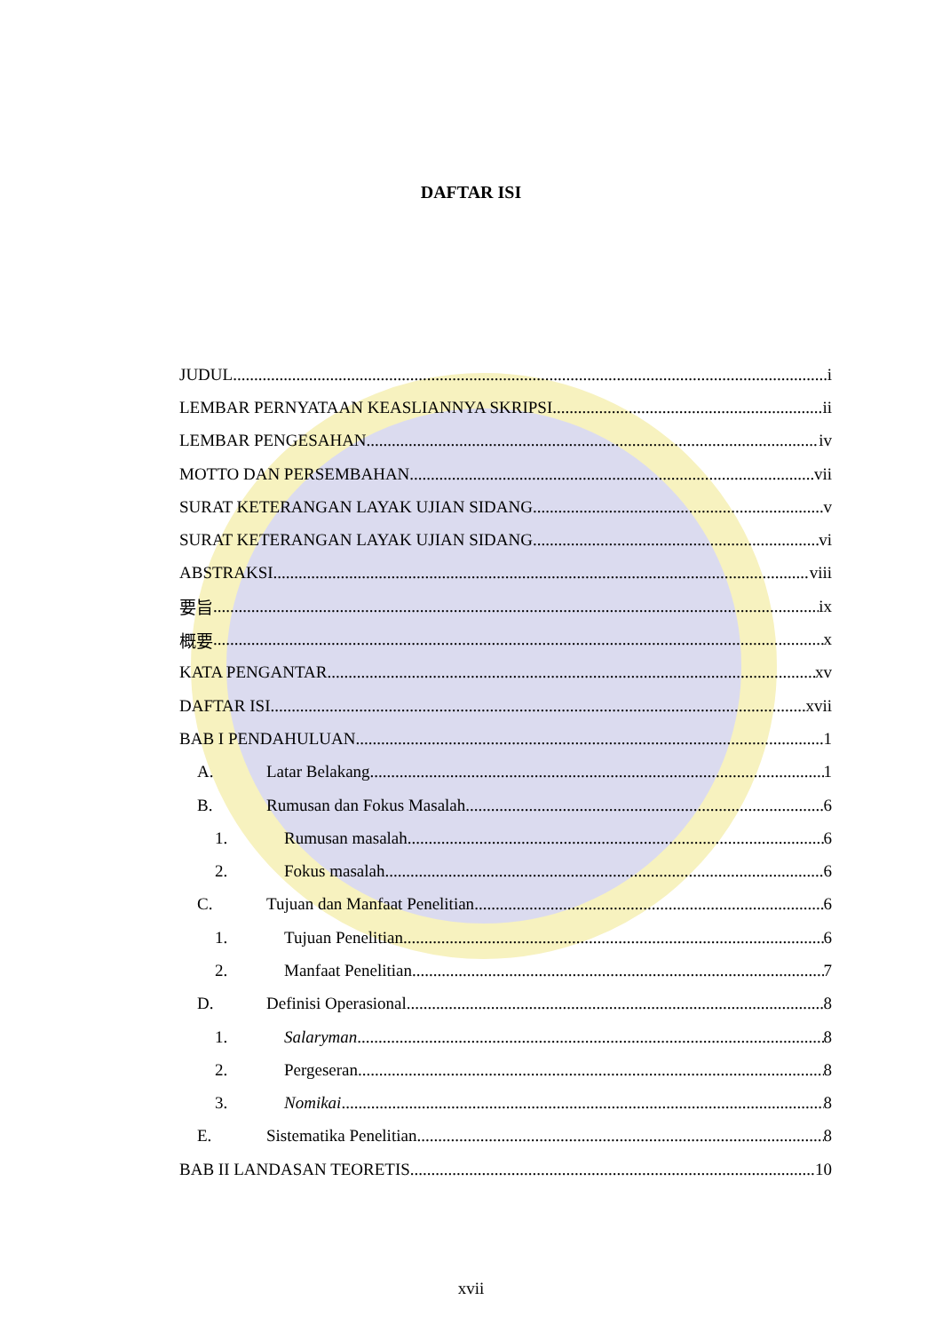DAFTAR ISI
JUDUL i
LEMBAR PERNYATAAN KEASLIANNYA SKRIPSI ii
LEMBAR PENGESAHAN iv
MOTTO DAN PERSEMBAHAN vii
SURAT KETERANGAN LAYAK UJIAN SIDANG v
SURAT KETERANGAN LAYAK UJIAN SIDANG vi
ABSTRAKSI viii
要旨 ix
概要 x
KATA PENGANTAR xv
DAFTAR ISI xvii
BAB I PENDAHULUAN 1
A. Latar Belakang 1
B. Rumusan dan Fokus Masalah. 6
1. Rumusan masalah 6
2. Fokus masalah 6
C. Tujuan dan Manfaat Penelitian 6
1. Tujuan Penelitian 6
2. Manfaat Penelitian 7
D. Definisi Operasional 8
1. Salaryman 8
2. Pergeseran 8
3. Nomikai 8
E. Sistematika Penelitian 8
BAB II LANDASAN TEORETIS 10
xvii